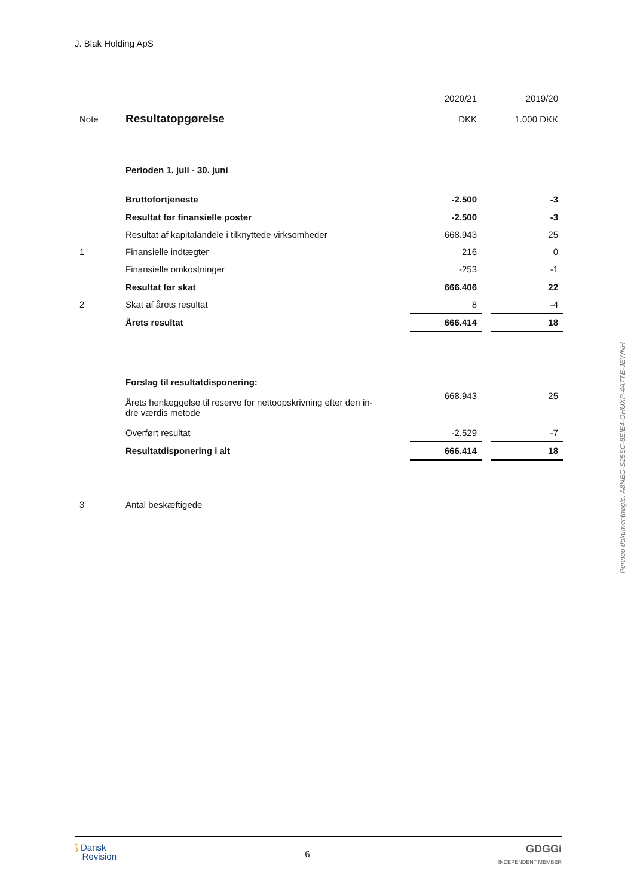J. Blak Holding ApS
| | | 2020/21 | | 2019/20 |
| Note | Resultatopgørelse | DKK | | 1.000 DKK |
| | Perioden 1. juli - 30. juni | | | |
| | Bruttofortjeneste | -2.500 | | -3 |
| | Resultat før finansielle poster | -2.500 | | -3 |
| | Resultat af kapitalandele i tilknyttede virksomheder | 668.943 | | 25 |
| 1 | Finansielle indtægter | 216 | | 0 |
| | Finansielle omkostninger | -253 | | -1 |
| | Resultat før skat | 666.406 | | 22 |
| 2 | Skat af årets resultat | 8 | | -4 |
| | Årets resultat | 666.414 | | 18 |
| | Forslag til resultatdisponering: | | | |
| | Årets henlæggelse til reserve for nettoopskrivning efter den in- dre værdis metode | 668.943 | | 25 |
| | Overført resultat | -2.529 | | -7 |
| | Resultatdisponering i alt | 666.414 | | 18 |
| 3 | Antal beskæftigede | | | |
Penneo dokumentnøgle: A8NEG-S25SC-8EIE4-OHUXP-4A7TE-JEWNH
⟆ Dansk
Revision
6
GDGGi
INDEPENDENT MEMBER